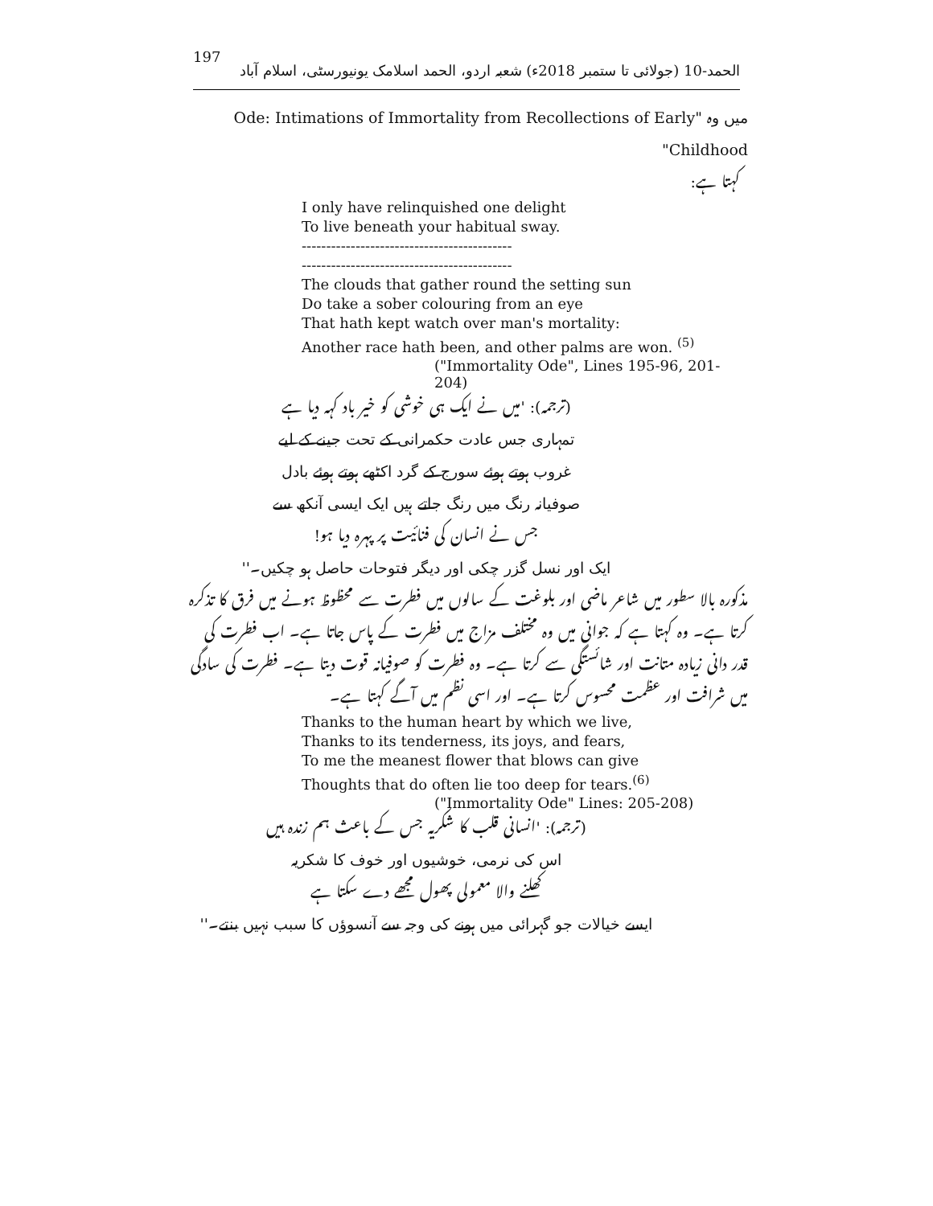197 الحمد-10 (جولائی تا ستمبر 2018ء) شعبہ اردو، الحمد اسلامک یونیورسٹی، اسلام آباد
میں وہ "Ode: Intimations of Immortality from Recollections of Early Childhood"
کہتا ہے:
I only have relinquished one delight
To live beneath your habitual sway.
-------------------------------------------
-------------------------------------------
The clouds that gather round the setting sun
Do take a sober colouring from an eye
That hath kept watch over man's mortality:
Another race hath been, and other palms are won. <sup>(5)</sup>
("Immortality Ode", Lines 195-96, 201-204)
(ترجمہ): 'میں نے ایک ہی خوشی کو خیر باد کہہ دیا ہے
تمہاری جس عادت حکمرانی کے تحت جینے کے لیے
غروب ہوتے ہوئے سورج کے گرد اکٹھے ہوتے ہوئے بادل
صوفیانہ رنگ میں رنگ جاتے ہیں ایک ایسی آنکھ سے
جس نے انسان کی فنائیت پر پہرہ دیا ہو!
ایک اور نسل گزر چکی اور دیگر فتوحات حاصل ہو چکیں۔''
مذکورہ بالا سطور میں شاعر ماضی اور بلوغت کے سالوں میں فطرت سے محظوظ ہونے میں فرق کا تذکرہ کرتا ہے۔ وہ کہتا ہے کہ جوانی میں وہ مختلف مزاج میں فطرت کے پاس جاتا ہے۔ اب فطرت کی قدر دانی زیادہ متانت اور شائستگی سے کرتا ہے۔ وہ فطرت کو صوفیانہ قوت دیتا ہے۔ فطرت کی سادگی میں شرافت اور عظمت محسوس کرتا ہے۔ اور اسی نظم میں آگے کہتا ہے۔
Thanks to the human heart by which we live,
Thanks to its tenderness, its joys, and fears,
To me the meanest flower that blows can give
Thoughts that do often lie too deep for tears.<sup>(6)</sup>
("Immortality Ode" Lines: 205-208)
(ترجمہ): 'انسانی قلب کا شکریہ جس کے باعث ہم زندہ ہیں
اس کی نرمی، خوشیوں اور خوف کا شکریہ
کھلنے والا معمولی پھول مجھے دے سکتا ہے
ایسے خیالات جو گہرائی میں ہونے کی وجہ سے آنسوؤں کا سبب نہیں بنتے۔''